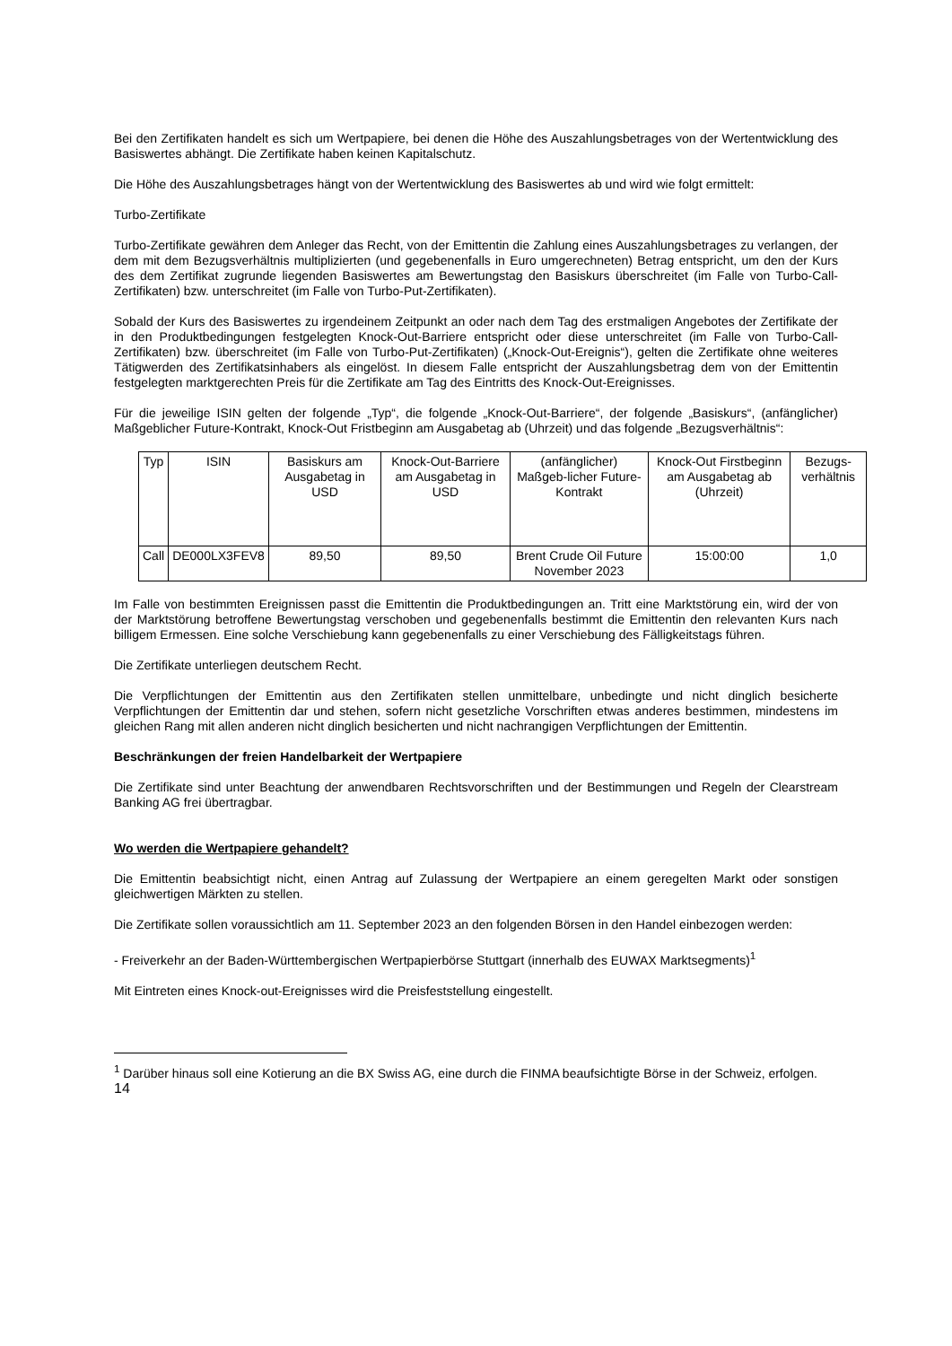Bei den Zertifikaten handelt es sich um Wertpapiere, bei denen die Höhe des Auszahlungsbetrages von der Wertentwicklung des Basiswertes abhängt. Die Zertifikate haben keinen Kapitalschutz.
Die Höhe des Auszahlungsbetrages hängt von der Wertentwicklung des Basiswertes ab und wird wie folgt ermittelt:
Turbo-Zertifikate
Turbo-Zertifikate gewähren dem Anleger das Recht, von der Emittentin die Zahlung eines Auszahlungsbetrages zu verlangen, der dem mit dem Bezugsverhältnis multiplizierten (und gegebenenfalls in Euro umgerechneten) Betrag entspricht, um den der Kurs des dem Zertifikat zugrunde liegenden Basiswertes am Bewertungstag den Basiskurs überschreitet (im Falle von Turbo-Call-Zertifikaten) bzw. unterschreitet (im Falle von Turbo-Put-Zertifikaten).
Sobald der Kurs des Basiswertes zu irgendeinem Zeitpunkt an oder nach dem Tag des erstmaligen Angebotes der Zertifikate der in den Produktbedingungen festgelegten Knock-Out-Barriere entspricht oder diese unterschreitet (im Falle von Turbo-Call-Zertifikaten) bzw. überschreitet (im Falle von Turbo-Put-Zertifikaten) („Knock-Out-Ereignis“), gelten die Zertifikate ohne weiteres Tätigwerden des Zertifikatsinhabers als eingelöst. In diesem Falle entspricht der Auszahlungsbetrag dem von der Emittentin festgelegten marktgerechten Preis für die Zertifikate am Tag des Eintritts des Knock-Out-Ereignisses.
Für die jeweilige ISIN gelten der folgende „Typ“, die folgende „Knock-Out-Barriere“, der folgende „Basiskurs“, (anfänglicher) Maßgeblicher Future-Kontrakt, Knock-Out Fristbeginn am Ausgabetag ab (Uhrzeit) und das folgende „Bezugsverhältnis“:
| Typ | ISIN | Basiskurs am Ausgabetag in USD | Knock-Out-Barriere am Ausgabetag in USD | (anfänglicher) Maßgeb-licher Future-Kontrakt | Knock-Out Firstbeginn am Ausgabetag ab (Uhrzeit) | Bezugs-verhältnis |
| Call | DE000LX3FEV8 | 89,50 | 89,50 | Brent Crude Oil Future November 2023 | 15:00:00 | 1,0 |
Im Falle von bestimmten Ereignissen passt die Emittentin die Produktbedingungen an. Tritt eine Marktstörung ein, wird der von der Marktstörung betroffene Bewertungstag verschoben und gegebenenfalls bestimmt die Emittentin den relevanten Kurs nach billigem Ermessen. Eine solche Verschiebung kann gegebenenfalls zu einer Verschiebung des Fälligkeitstags führen.
Die Zertifikate unterliegen deutschem Recht.
Die Verpflichtungen der Emittentin aus den Zertifikaten stellen unmittelbare, unbedingte und nicht dinglich besicherte Verpflichtungen der Emittentin dar und stehen, sofern nicht gesetzliche Vorschriften etwas anderes bestimmen, mindestens im gleichen Rang mit allen anderen nicht dinglich besicherten und nicht nachrangigen Verpflichtungen der Emittentin.
Beschränkungen der freien Handelbarkeit der Wertpapiere
Die Zertifikate sind unter Beachtung der anwendbaren Rechtsvorschriften und der Bestimmungen und Regeln der Clearstream Banking AG frei übertragbar.
Wo werden die Wertpapiere gehandelt?
Die Emittentin beabsichtigt nicht, einen Antrag auf Zulassung der Wertpapiere an einem geregelten Markt oder sonstigen gleichwertigen Märkten zu stellen.
Die Zertifikate sollen voraussichtlich am 11. September 2023 an den folgenden Börsen in den Handel einbezogen werden:
- Freiverkehr an der Baden-Württembergischen Wertpapierbörse Stuttgart (innerhalb des EUWAX Marktsegments)<sup>1</sup>
Mit Eintreten eines Knock-out-Ereignisses wird die Preisfeststellung eingestellt.
<sup>1</sup> Darüber hinaus soll eine Kotierung an die BX Swiss AG, eine durch die FINMA beaufsichtigte Börse in der Schweiz, erfolgen.
14